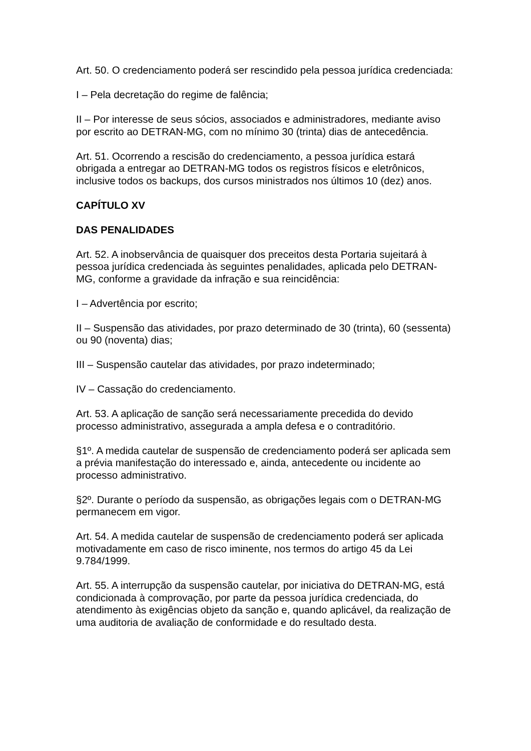Art. 50. O credenciamento poderá ser rescindido pela pessoa jurídica credenciada:
I – Pela decretação do regime de falência;
II – Por interesse de seus sócios, associados e administradores, mediante aviso por escrito ao DETRAN-MG, com no mínimo 30 (trinta) dias de antecedência.
Art. 51. Ocorrendo a rescisão do credenciamento, a pessoa jurídica estará obrigada a entregar ao DETRAN-MG todos os registros físicos e eletrônicos, inclusive todos os backups, dos cursos ministrados nos últimos 10 (dez) anos.
CAPÍTULO XV
DAS PENALIDADES
Art. 52. A inobservância de quaisquer dos preceitos desta Portaria sujeitará à pessoa jurídica credenciada às seguintes penalidades, aplicada pelo DETRAN-MG, conforme a gravidade da infração e sua reincidência:
I – Advertência por escrito;
II – Suspensão das atividades, por prazo determinado de 30 (trinta), 60 (sessenta) ou 90 (noventa) dias;
III – Suspensão cautelar das atividades, por prazo indeterminado;
IV – Cassação do credenciamento.
Art. 53. A aplicação de sanção será necessariamente precedida do devido processo administrativo, assegurada a ampla defesa e o contraditório.
§1º. A medida cautelar de suspensão de credenciamento poderá ser aplicada sem a prévia manifestação do interessado e, ainda, antecedente ou incidente ao processo administrativo.
§2º. Durante o período da suspensão, as obrigações legais com o DETRAN-MG permanecem em vigor.
Art. 54. A medida cautelar de suspensão de credenciamento poderá ser aplicada motivadamente em caso de risco iminente, nos termos do artigo 45 da Lei 9.784/1999.
Art. 55. A interrupção da suspensão cautelar, por iniciativa do DETRAN-MG, está condicionada à comprovação, por parte da pessoa jurídica credenciada, do atendimento às exigências objeto da sanção e, quando aplicável, da realização de uma auditoria de avaliação de conformidade e do resultado desta.